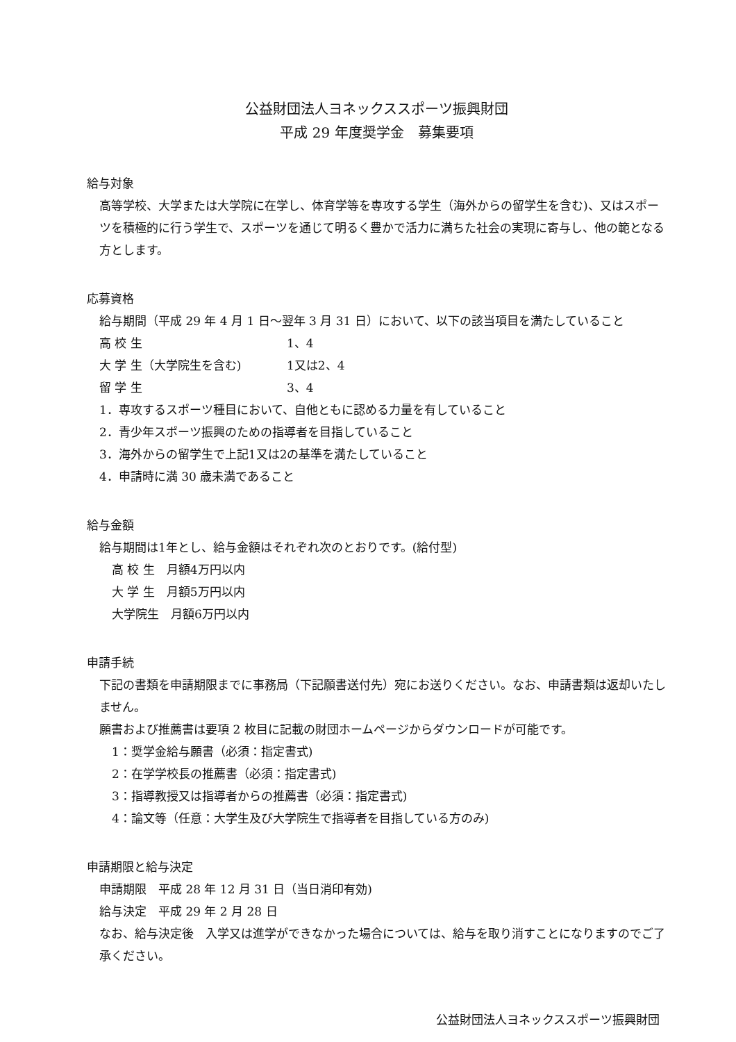公益財団法人ヨネックススポーツ振興財団
平成 29 年度奨学金　募集要項
給与対象
高等学校、大学または大学院に在学し、体育学等を専攻する学生（海外からの留学生を含む)、又はスポーツを積極的に行う学生で、スポーツを通じて明るく豊かで活力に満ちた社会の実現に寄与し、他の範となる方とします。
応募資格
給与期間（平成 29 年 4 月 1 日～翌年 3 月 31 日）において、以下の該当項目を満たしていること
高 校 生 1、4
大 学 生（大学院生を含む) 1又は2、4
留 学 生 3、4
1．専攻するスポーツ種目において、自他ともに認める力量を有していること
2．青少年スポーツ振興のための指導者を目指していること
3．海外からの留学生で上記1又は2の基準を満たしていること
4．申請時に満 30 歳未満であること
給与金額
給与期間は1年とし、給与金額はそれぞれ次のとおりです。(給付型)
高 校 生　月額4万円以内
大 学 生　月額5万円以内
大学院生　月額6万円以内
申請手続
下記の書類を申請期限までに事務局（下記願書送付先）宛にお送りください。なお、申請書類は返却いたしません。
願書および推薦書は要項 2 枚目に記載の財団ホームページからダウンロードが可能です。
1：奨学金給与願書（必須：指定書式)
2：在学学校長の推薦書（必須：指定書式)
3：指導教授又は指導者からの推薦書（必須：指定書式)
4：論文等（任意：大学生及び大学院生で指導者を目指している方のみ)
申請期限と給与決定
申請期限　平成 28 年 12 月 31 日（当日消印有効)
給与決定　平成 29 年 2 月 28 日
なお、給与決定後　入学又は進学ができなかった場合については、給与を取り消すことになりますのでご了承ください。
公益財団法人ヨネックススポーツ振興財団